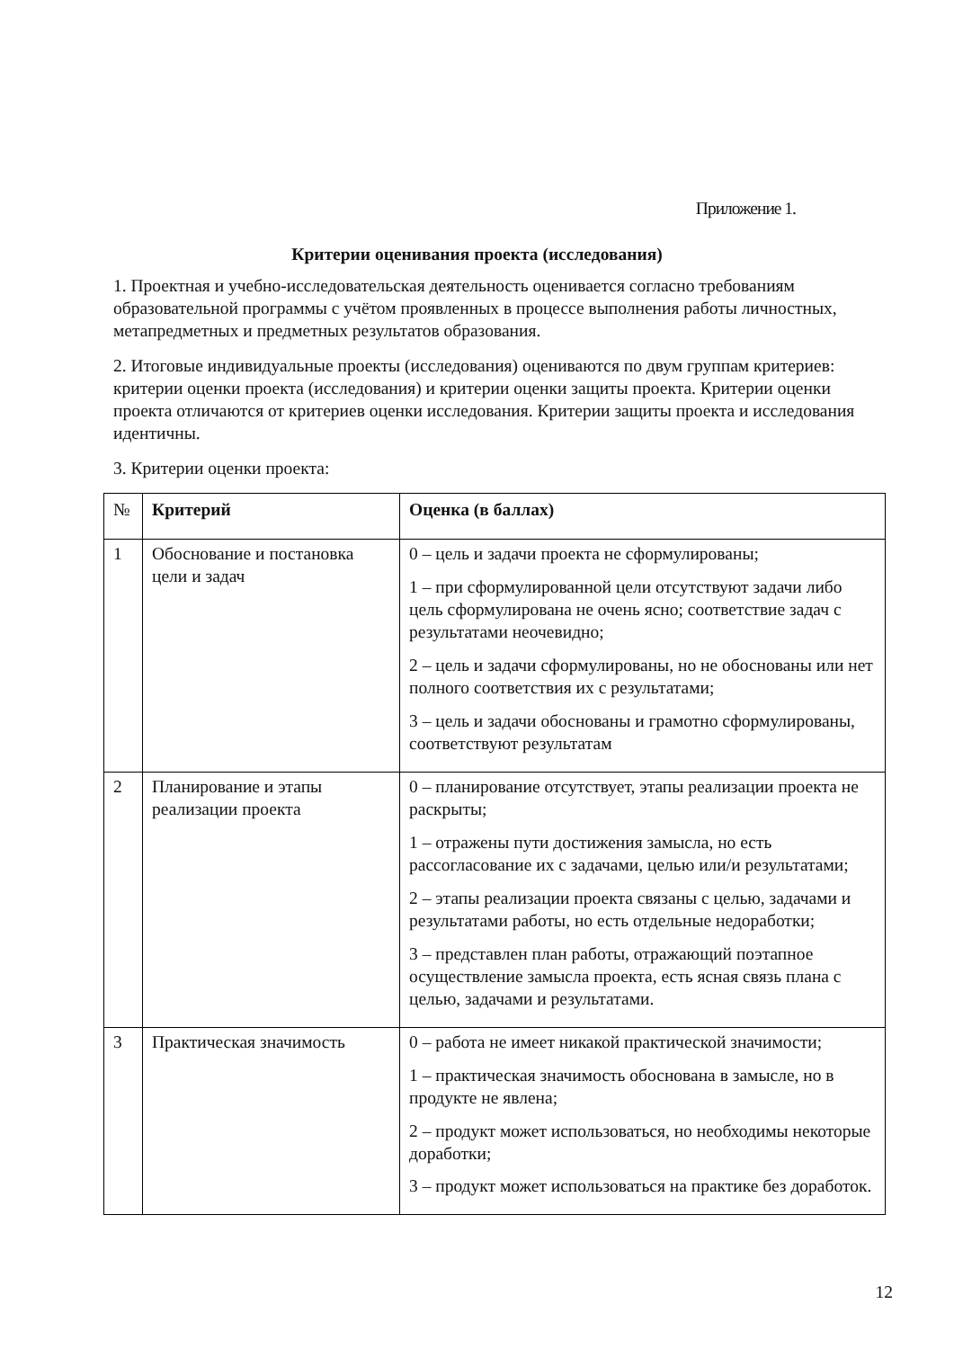Приложение 1.
Критерии оценивания проекта (исследования)
1. Проектная и учебно-исследовательская деятельность оценивается согласно требованиям образовательной программы с учётом проявленных в процессе выполнения работы личностных, метапредметных и предметных результатов образования.
2. Итоговые индивидуальные проекты (исследования) оцениваются по двум группам критериев: критерии оценки проекта (исследования) и критерии оценки защиты проекта. Критерии оценки проекта отличаются от критериев оценки исследования. Критерии защиты проекта и исследования идентичны.
3. Критерии оценки проекта:
| № | Критерий | Оценка (в баллах) |
| --- | --- | --- |
| 1 | Обоснование и постановка цели и задач | 0 – цель и задачи проекта не сформулированы; 1 – при сформулированной цели отсутствуют задачи либо цель сформулирована не очень ясно; соответствие задач с результатами неочевидно; 2 – цель и задачи сформулированы, но не обоснованы или нет полного соответствия их с результатами; 3 – цель и задачи обоснованы и грамотно сформулированы, соответствуют результатам |
| 2 | Планирование и этапы реализации проекта | 0 – планирование отсутствует, этапы реализации проекта не раскрыты; 1 – отражены пути достижения замысла, но есть рассогласование их с задачами, целью или/и результатами; 2 – этапы реализации проекта связаны с целью, задачами и результатами работы, но есть отдельные недоработки; 3 – представлен план работы, отражающий поэтапное осуществление замысла проекта, есть ясная связь плана с целью, задачами и результатами. |
| 3 | Практическая значимость | 0 – работа не имеет никакой практической значимости; 1 – практическая значимость обоснована в замысле, но в продукте не явлена; 2 – продукт может использоваться, но необходимы некоторые доработки; 3 – продукт может использоваться на практике без доработок. |
12